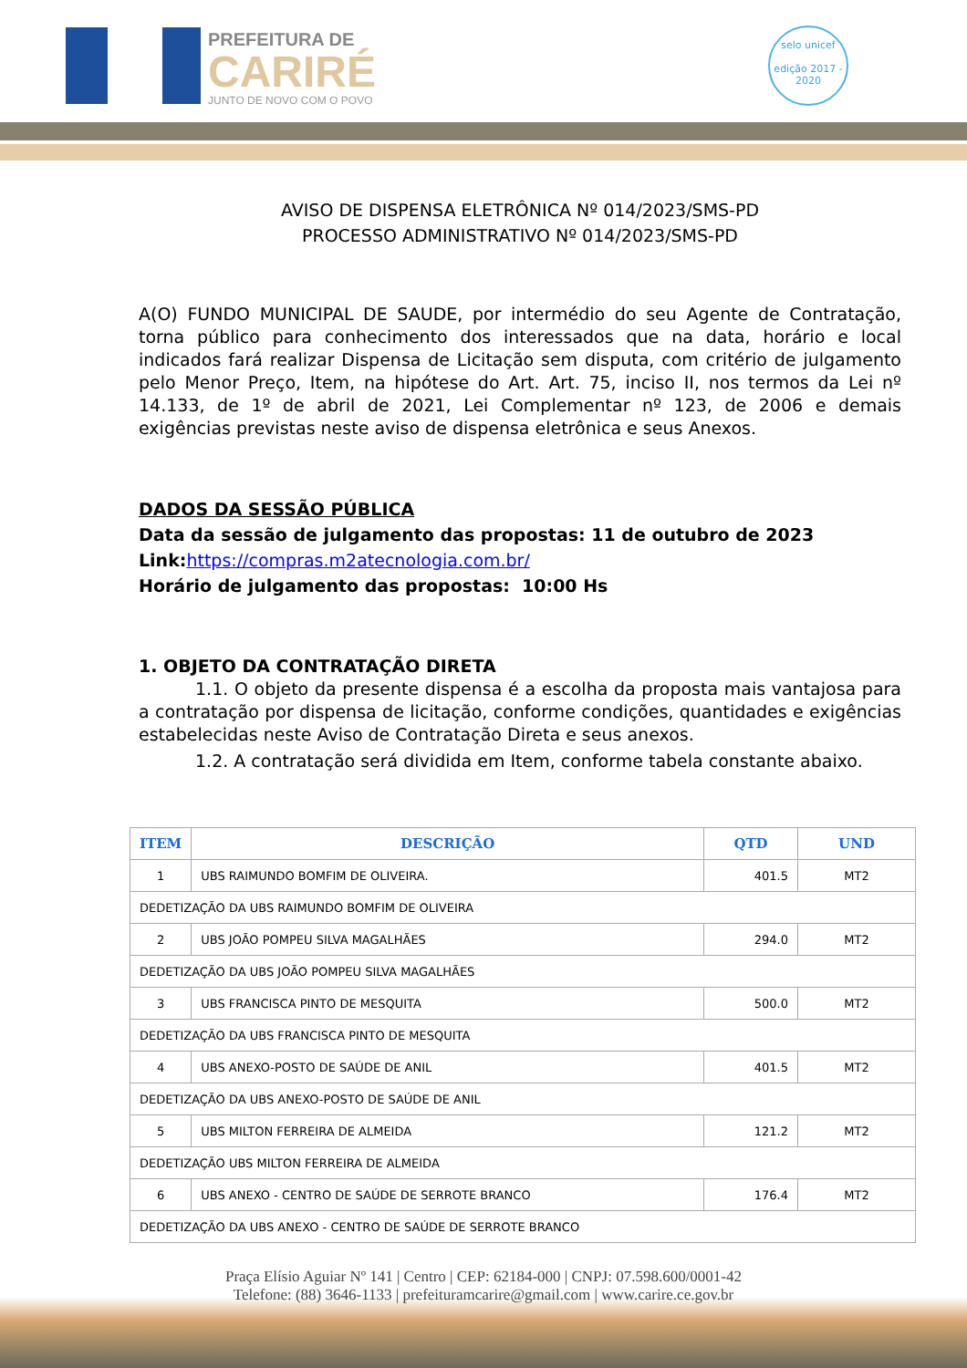PREFEITURA DE
CARIRÉ
JUNTO DE NOVO COM O POVO
selo unicef
edição 2017 - 2020
AVISO DE DISPENSA ELETRÔNICA Nº 014/2023/SMS-PD
PROCESSO ADMINISTRATIVO Nº 014/2023/SMS-PD
A(O) FUNDO MUNICIPAL DE SAUDE, por intermédio do seu Agente de Contratação, torna público para conhecimento dos interessados que na data, horário e local indicados fará realizar Dispensa de Licitação sem disputa, com critério de julgamento pelo Menor Preço, Item, na hipótese do Art. Art. 75, inciso II, nos termos da Lei nº 14.133, de 1º de abril de 2021, Lei Complementar nº 123, de 2006 e demais exigências previstas neste aviso de dispensa eletrônica e seus Anexos.
DADOS DA SESSÃO PÚBLICA
Data da sessão de julgamento das propostas: 11 de outubro de 2023
Link:https://compras.m2atecnologia.com.br/
Horário de julgamento das propostas: 10:00 Hs
1. OBJETO DA CONTRATAÇÃO DIRETA
1.1. O objeto da presente dispensa é a escolha da proposta mais vantajosa para a contratação por dispensa de licitação, conforme condições, quantidades e exigências estabelecidas neste Aviso de Contratação Direta e seus anexos.
1.2. A contratação será dividida em Item, conforme tabela constante abaixo.
| ITEM | DESCRIÇÃO | QTD | UND |
| --- | --- | --- | --- |
| 1 | UBS RAIMUNDO BOMFIM DE OLIVEIRA. | 401.5 | MT2 |
| DEDETIZAÇÃO DA UBS RAIMUNDO BOMFIM DE OLIVEIRA | | | |
| 2 | UBS JOÃO POMPEU SILVA MAGALHÃES | 294.0 | MT2 |
| DEDETIZAÇÃO DA UBS JOÃO POMPEU SILVA MAGALHÃES | | | |
| 3 | UBS FRANCISCA PINTO DE MESQUITA | 500.0 | MT2 |
| DEDETIZAÇÃO DA UBS FRANCISCA PINTO DE MESQUITA | | | |
| 4 | UBS ANEXO-POSTO DE SAÚDE DE ANIL | 401.5 | MT2 |
| DEDETIZAÇÃO DA UBS ANEXO-POSTO DE SAÚDE DE ANIL | | | |
| 5 | UBS MILTON FERREIRA DE ALMEIDA | 121.2 | MT2 |
| DEDETIZAÇÃO UBS MILTON FERREIRA DE ALMEIDA | | | |
| 6 | UBS ANEXO - CENTRO DE SAÚDE DE SERROTE BRANCO | 176.4 | MT2 |
| DEDETIZAÇÃO DA UBS ANEXO - CENTRO DE SAÚDE DE SERROTE BRANCO | | | |
Praça Elísio Aguiar Nº 141 | Centro | CEP: 62184-000 | CNPJ: 07.598.600/0001-42
Telefone: (88) 3646-1133 | prefeituramcarire@gmail.com | www.carire.ce.gov.br